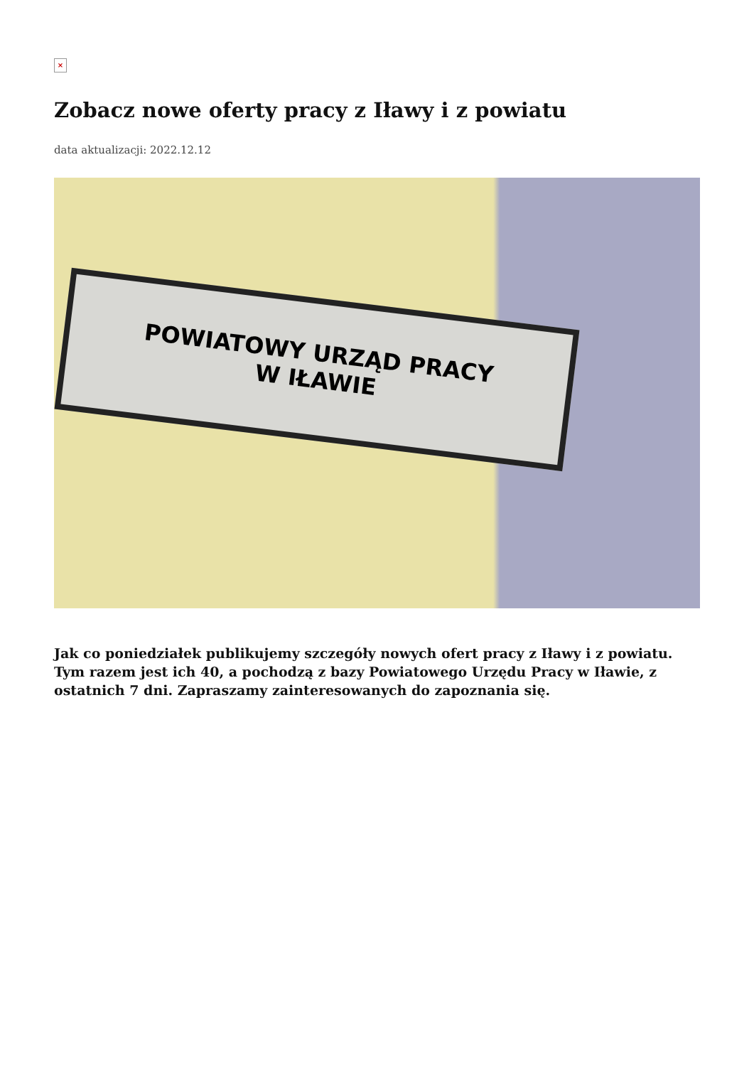×
Zobacz nowe oferty pracy z Iławy i z powiatu
data aktualizacji: 2022.12.12
POWIATOWY URZĄD PRACY
W IŁAWIE
Jak co poniedziałek publikujemy szczegóły nowych ofert pracy z Iławy i z powiatu. Tym razem jest ich 40, a pochodzą z bazy Powiatowego Urzędu Pracy w Iławie, z ostatnich 7 dni. Zapraszamy zainteresowanych do zapoznania się.